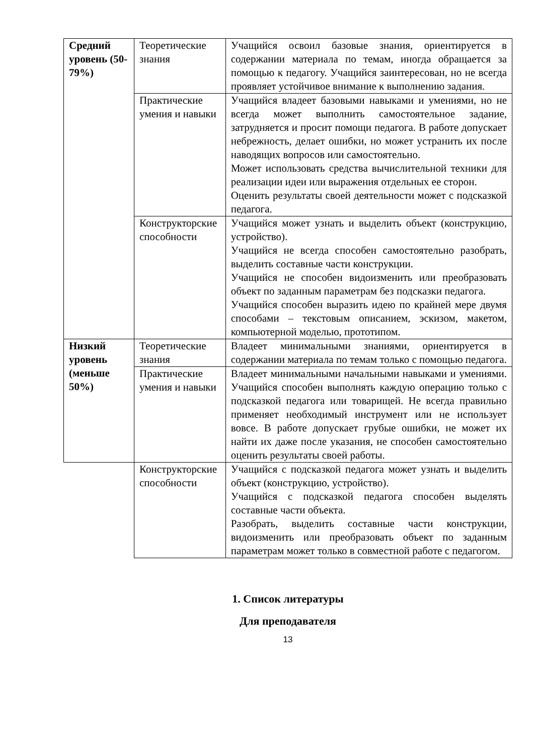| Средний уровень (50-79%) | Теоретические знания | Учащийся освоил базовые знания, ориентируется в содержании материала по темам, иногда обращается за помощью к педагогу. Учащийся заинтересован, но не всегда проявляет устойчивое внимание к выполнению задания. |
| | Практические умения и навыки | Учащийся владеет базовыми навыками и умениями, но не всегда может выполнить самостоятельное задание, затрудняется и просит помощи педагога. В работе допускает небрежность, делает ошибки, но может устранить их после наводящих вопросов или самостоятельно. Может использовать средства вычислительной техники для реализации идеи или выражения отдельных ее сторон. Оценить результаты своей деятельности может с подсказкой педагога. |
| | Конструкторские способности | Учащийся может узнать и выделить объект (конструкцию, устройство). Учащийся не всегда способен самостоятельно разобрать, выделить составные части конструкции. Учащийся не способен видоизменить или преобразовать объект по заданным параметрам без подсказки педагога. Учащийся способен выразить идею по крайней мере двумя способами – текстовым описанием, эскизом, макетом, компьютерной моделью, прототипом. |
| Низкий уровень (меньше 50%) | Теоретические знания | Владеет минимальными знаниями, ориентируется в содержании материала по темам только с помощью педагога. |
| | Практические умения и навыки | Владеет минимальными начальными навыками и умениями. Учащийся способен выполнять каждую операцию только с подсказкой педагога или товарищей. Не всегда правильно применяет необходимый инструмент или не использует вовсе. В работе допускает грубые ошибки, не может их найти их даже после указания, не способен самостоятельно оценить результаты своей работы. |
| | Конструкторские способности | Учащийся с подсказкой педагога может узнать и выделить объект (конструкцию, устройство). Учащийся с подсказкой педагога способен выделять составные части объекта. Разобрать, выделить составные части конструкции, видоизменить или преобразовать объект по заданным параметрам может только в совместной работе с педагогом. |
1. Список литературы
Для преподавателя
13